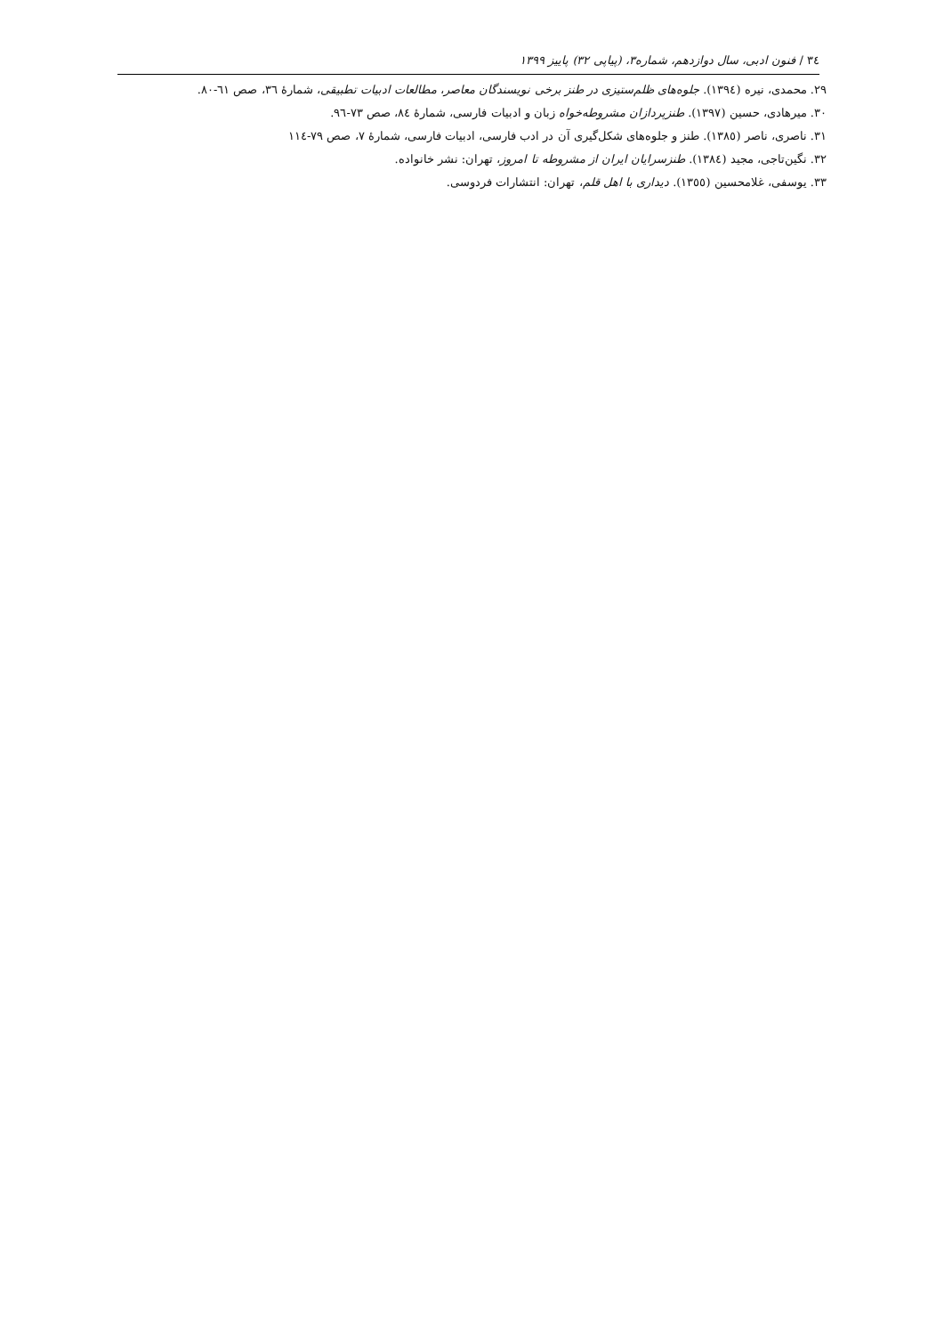٣٤ / فنون ادبی، سال دوازدهم، شماره۳، (پیاپی ٣٢) پاییز ١٣٩٩
٢٩. محمدی، نیره (١٣٩٤). جلوه‌های ظلم‌ستیزی در طنز برخی نویسندگان معاصر، مطالعات ادبیات تطبیقی، شمارۀ ٣٦، صص ٦١-٨٠.
٣٠. میرهادی، حسین (١٣٩٧). طنزپردازان مشروطه‌خواه زبان و ادبیات فارسی، شمارۀ ٨٤، صص ٧٣-٩٦.
٣١. ناصری، ناصر (١٣٨٥). طنز و جلوه‌های شکل‌گیری آن در ادب فارسی، ادبیات فارسی، شمارۀ ٧، صص ٧٩-١١٤
٣٢. نگین‌تاجی، مجید (١٣٨٤). طنزسرایان ایران از مشروطه تا امروز، تهران: نشر خانواده.
٣٣. یوسفی، غلامحسین (١٣٥٥). دیداری با اهل قلم، تهران: انتشارات فردوسی.